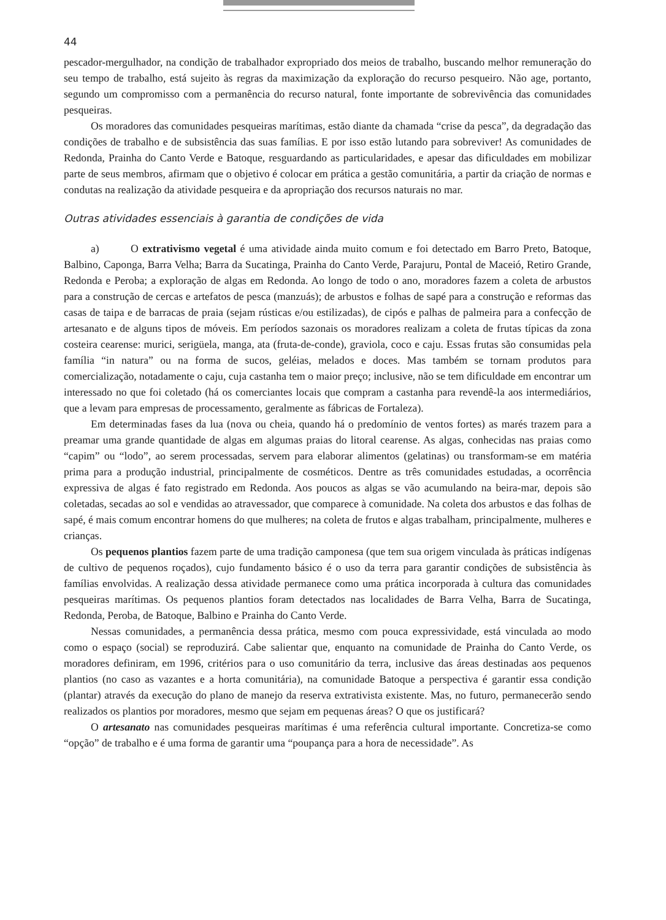44
pescador-mergulhador, na condição de trabalhador expropriado dos meios de trabalho, buscando melhor remuneração do seu tempo de trabalho, está sujeito às regras da maximização da exploração do recurso pesqueiro. Não age, portanto, segundo um compromisso com a permanência do recurso natural, fonte importante de sobrevivência das comunidades pesqueiras.
Os moradores das comunidades pesqueiras marítimas, estão diante da chamada “crise da pesca”, da degradação das condições de trabalho e de subsistência das suas famílias. E por isso estão lutando para sobreviver! As comunidades de Redonda, Prainha do Canto Verde e Batoque, resguardando as particularidades, e apesar das dificuldades em mobilizar parte de seus membros, afirmam que o objetivo é colocar em prática a gestão comunitária, a partir da criação de normas e condutas na realização da atividade pesqueira e da apropriação dos recursos naturais no mar.
Outras atividades essenciais à garantia de condições de vida
a) O extrativismo vegetal é uma atividade ainda muito comum e foi detectado em Barro Preto, Batoque, Balbino, Caponga, Barra Velha; Barra da Sucatinga, Prainha do Canto Verde, Parajuru, Pontal de Maceió, Retiro Grande, Redonda e Peroba; a exploração de algas em Redonda. Ao longo de todo o ano, moradores fazem a coleta de arbustos para a construção de cercas e artefatos de pesca (manzuás); de arbustos e folhas de sapé para a construção e reformas das casas de taipa e de barracas de praia (sejam rústicas e/ou estilizadas), de cipós e palhas de palmeira para a confecção de artesanato e de alguns tipos de móveis. Em períodos sazonais os moradores realizam a coleta de frutas típicas da zona costeira cearense: murici, serigüela, manga, ata (fruta-de-conde), graviola, coco e caju. Essas frutas são consumidas pela família “in natura” ou na forma de sucos, geléias, melados e doces. Mas também se tornam produtos para comercialização, notadamente o caju, cuja castanha tem o maior preço; inclusive, não se tem dificuldade em encontrar um interessado no que foi coletado (há os comerciantes locais que compram a castanha para revendê-la aos intermediários, que a levam para empresas de processamento, geralmente as fábricas de Fortaleza).
Em determinadas fases da lua (nova ou cheia, quando há o predomínio de ventos fortes) as marés trazem para a preamar uma grande quantidade de algas em algumas praias do litoral cearense. As algas, conhecidas nas praias como “capim” ou “lodo”, ao serem processadas, servem para elaborar alimentos (gelatinas) ou transformam-se em matéria prima para a produção industrial, principalmente de cosméticos. Dentre as três comunidades estudadas, a ocorrência expressiva de algas é fato registrado em Redonda. Aos poucos as algas se vão acumulando na beira-mar, depois são coletadas, secadas ao sol e vendidas ao atravessador, que comparece à comunidade. Na coleta dos arbustos e das folhas de sapé, é mais comum encontrar homens do que mulheres; na coleta de frutos e algas trabalham, principalmente, mulheres e crianças.
Os pequenos plantios fazem parte de uma tradição camponesa (que tem sua origem vinculada às práticas indígenas de cultivo de pequenos roçados), cujo fundamento básico é o uso da terra para garantir condições de subsistência às famílias envolvidas. A realização dessa atividade permanece como uma prática incorporada à cultura das comunidades pesqueiras marítimas. Os pequenos plantios foram detectados nas localidades de Barra Velha, Barra de Sucatinga, Redonda, Peroba, de Batoque, Balbino e Prainha do Canto Verde.
Nessas comunidades, a permanência dessa prática, mesmo com pouca expressividade, está vinculada ao modo como o espaço (social) se reproduzirá. Cabe salientar que, enquanto na comunidade de Prainha do Canto Verde, os moradores definiram, em 1996, critérios para o uso comunitário da terra, inclusive das áreas destinadas aos pequenos plantios (no caso as vazantes e a horta comunitária), na comunidade Batoque a perspectiva é garantir essa condição (plantar) através da execução do plano de manejo da reserva extrativista existente. Mas, no futuro, permanecerão sendo realizados os plantios por moradores, mesmo que sejam em pequenas áreas? O que os justificará?
O artesanato nas comunidades pesqueiras marítimas é uma referência cultural importante. Concretiza-se como “opção” de trabalho e é uma forma de garantir uma “poupança para a hora de necessidade”. As